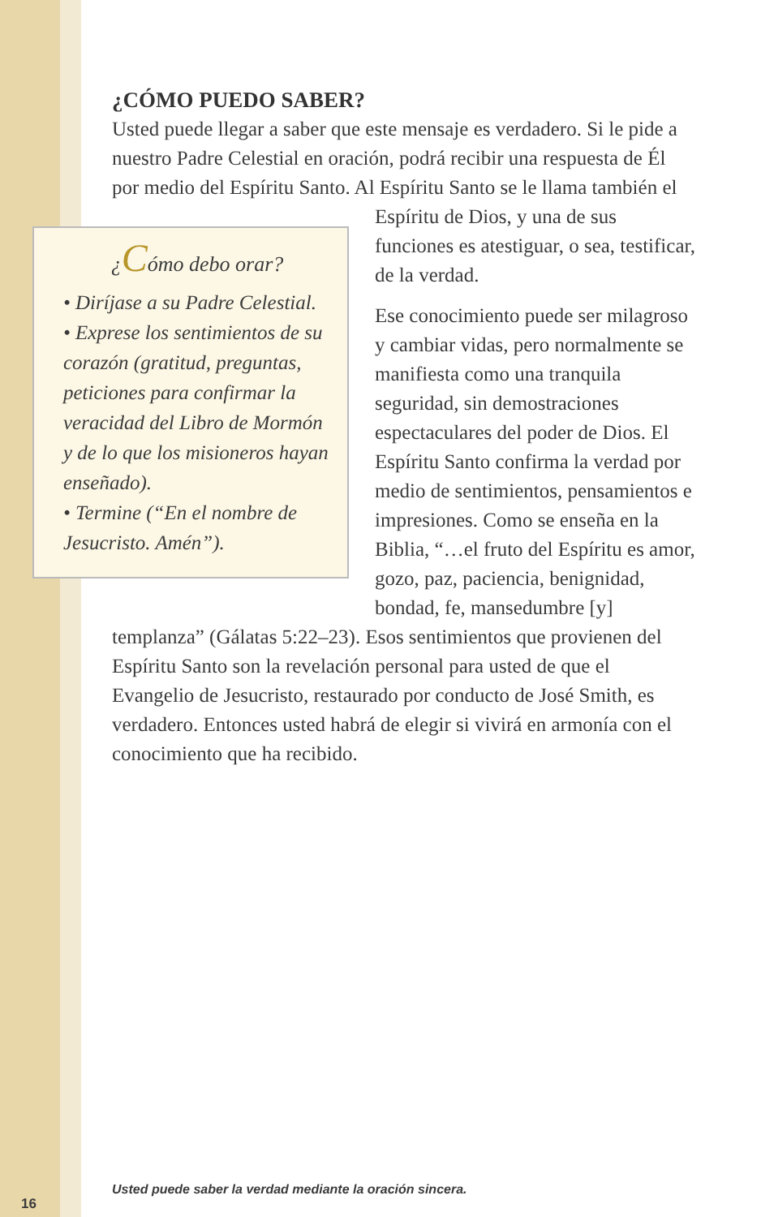¿CÓMO PUEDO SABER?
Usted puede llegar a saber que este mensaje es verdadero. Si le pide a nuestro Padre Celestial en oración, podrá recibir una respuesta de Él por medio del Espíritu Santo. Al Espíritu Santo ¿Cómo debo orar?
• Diríjase a su Padre Celestial.
• Exprese los sentimientos de su corazón (gratitud, preguntas, peticiones para confirmar la veracidad del Libro de Mormón y de lo que los misioneros hayan enseñado).
• Termine (“En el nombre de Jesucristo. Amén”). se le llama también el Espíritu de Dios, y una de sus funciones es atestiguar, o sea, testificar, de la verdad.
Ese conocimiento puede ser milagroso y cambiar vidas, pero normalmente se manifiesta como una tranquila seguridad, sin demostraciones espectaculares del poder de Dios. El Espíritu Santo confirma la verdad por medio de sentimientos, pensamientos e impresiones. Como se enseña en la Biblia, “…el fruto del Espíritu es amor, gozo, paz, paciencia, benignidad, bondad, fe, mansedumbre [y] templanza” (Gálatas 5:22–23). Esos sentimientos que provienen del Espíritu Santo son la revelación personal para usted de que el Evangelio de Jesucristo, restaurado por conducto de José Smith, es verdadero. Entonces usted habrá de elegir si vivirá en armonía con el conocimiento que ha recibido.
Usted puede saber la verdad mediante la oración sincera.
16